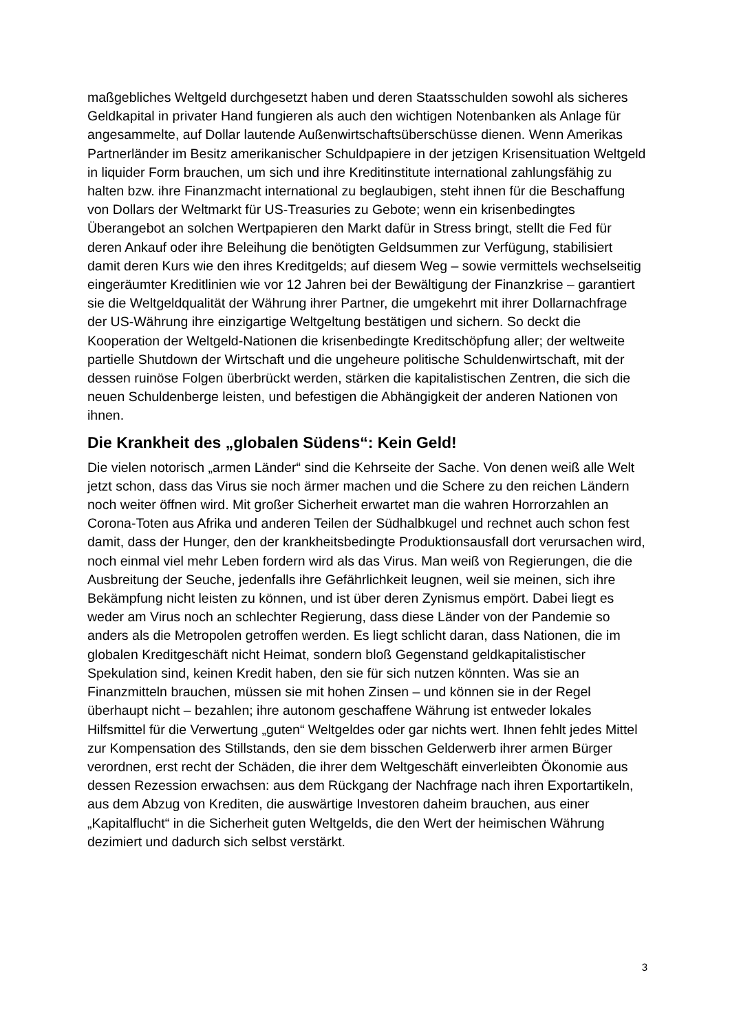maßgebliches Weltgeld durchgesetzt haben und deren Staatsschulden sowohl als sicheres Geldkapital in privater Hand fungieren als auch den wichtigen Notenbanken als Anlage für angesammelte, auf Dollar lautende Außenwirtschaftsüberschüsse dienen. Wenn Amerikas Partnerländer im Besitz amerikanischer Schuldpapiere in der jetzigen Krisensituation Weltgeld in liquider Form brauchen, um sich und ihre Kreditinstitute international zahlungsfähig zu halten bzw. ihre Finanzmacht international zu beglaubigen, steht ihnen für die Beschaffung von Dollars der Weltmarkt für US-Treasuries zu Gebote; wenn ein krisenbedingtes Überangebot an solchen Wertpapieren den Markt dafür in Stress bringt, stellt die Fed für deren Ankauf oder ihre Beleihung die benötigten Geldsummen zur Verfügung, stabilisiert damit deren Kurs wie den ihres Kreditgelds; auf diesem Weg – sowie vermittels wechselseitig eingeräumter Kreditlinien wie vor 12 Jahren bei der Bewältigung der Finanzkrise – garantiert sie die Weltgeldqualität der Währung ihrer Partner, die umgekehrt mit ihrer Dollarnachfrage der US-Währung ihre einzigartige Weltgeltung bestätigen und sichern. So deckt die Kooperation der Weltgeld-Nationen die krisenbedingte Kreditschöpfung aller; der weltweite partielle Shutdown der Wirtschaft und die ungeheure politische Schuldenwirtschaft, mit der dessen ruinöse Folgen überbrückt werden, stärken die kapitalistischen Zentren, die sich die neuen Schuldenberge leisten, und befestigen die Abhängigkeit der anderen Nationen von ihnen.
Die Krankheit des „globalen Südens“: Kein Geld!
Die vielen notorisch „armen Länder“ sind die Kehrseite der Sache. Von denen weiß alle Welt jetzt schon, dass das Virus sie noch ärmer machen und die Schere zu den reichen Ländern noch weiter öffnen wird. Mit großer Sicherheit erwartet man die wahren Horrorzahlen an Corona-Toten aus Afrika und anderen Teilen der Südhalbkugel und rechnet auch schon fest damit, dass der Hunger, den der krankheitsbedingte Produktionsausfall dort verursachen wird, noch einmal viel mehr Leben fordern wird als das Virus. Man weiß von Regierungen, die die Ausbreitung der Seuche, jedenfalls ihre Gefährlichkeit leugnen, weil sie meinen, sich ihre Bekämpfung nicht leisten zu können, und ist über deren Zynismus empört. Dabei liegt es weder am Virus noch an schlechter Regierung, dass diese Länder von der Pandemie so anders als die Metropolen getroffen werden. Es liegt schlicht daran, dass Nationen, die im globalen Kreditgeschäft nicht Heimat, sondern bloß Gegenstand geldkapitalistischer Spekulation sind, keinen Kredit haben, den sie für sich nutzen könnten. Was sie an Finanzmitteln brauchen, müssen sie mit hohen Zinsen – und können sie in der Regel überhaupt nicht – bezahlen; ihre autonom geschaffene Währung ist entweder lokales Hilfsmittel für die Verwertung „guten“ Weltgeldes oder gar nichts wert. Ihnen fehlt jedes Mittel zur Kompensation des Stillstands, den sie dem bisschen Gelderwerb ihrer armen Bürger verordnen, erst recht der Schäden, die ihrer dem Weltgeschäft einverleibten Ökonomie aus dessen Rezession erwachsen: aus dem Rückgang der Nachfrage nach ihren Exportartikeln, aus dem Abzug von Krediten, die auswärtige Investoren daheim brauchen, aus einer „Kapitalflucht“ in die Sicherheit guten Weltgelds, die den Wert der heimischen Währung dezimiert und dadurch sich selbst verstärkt.
3